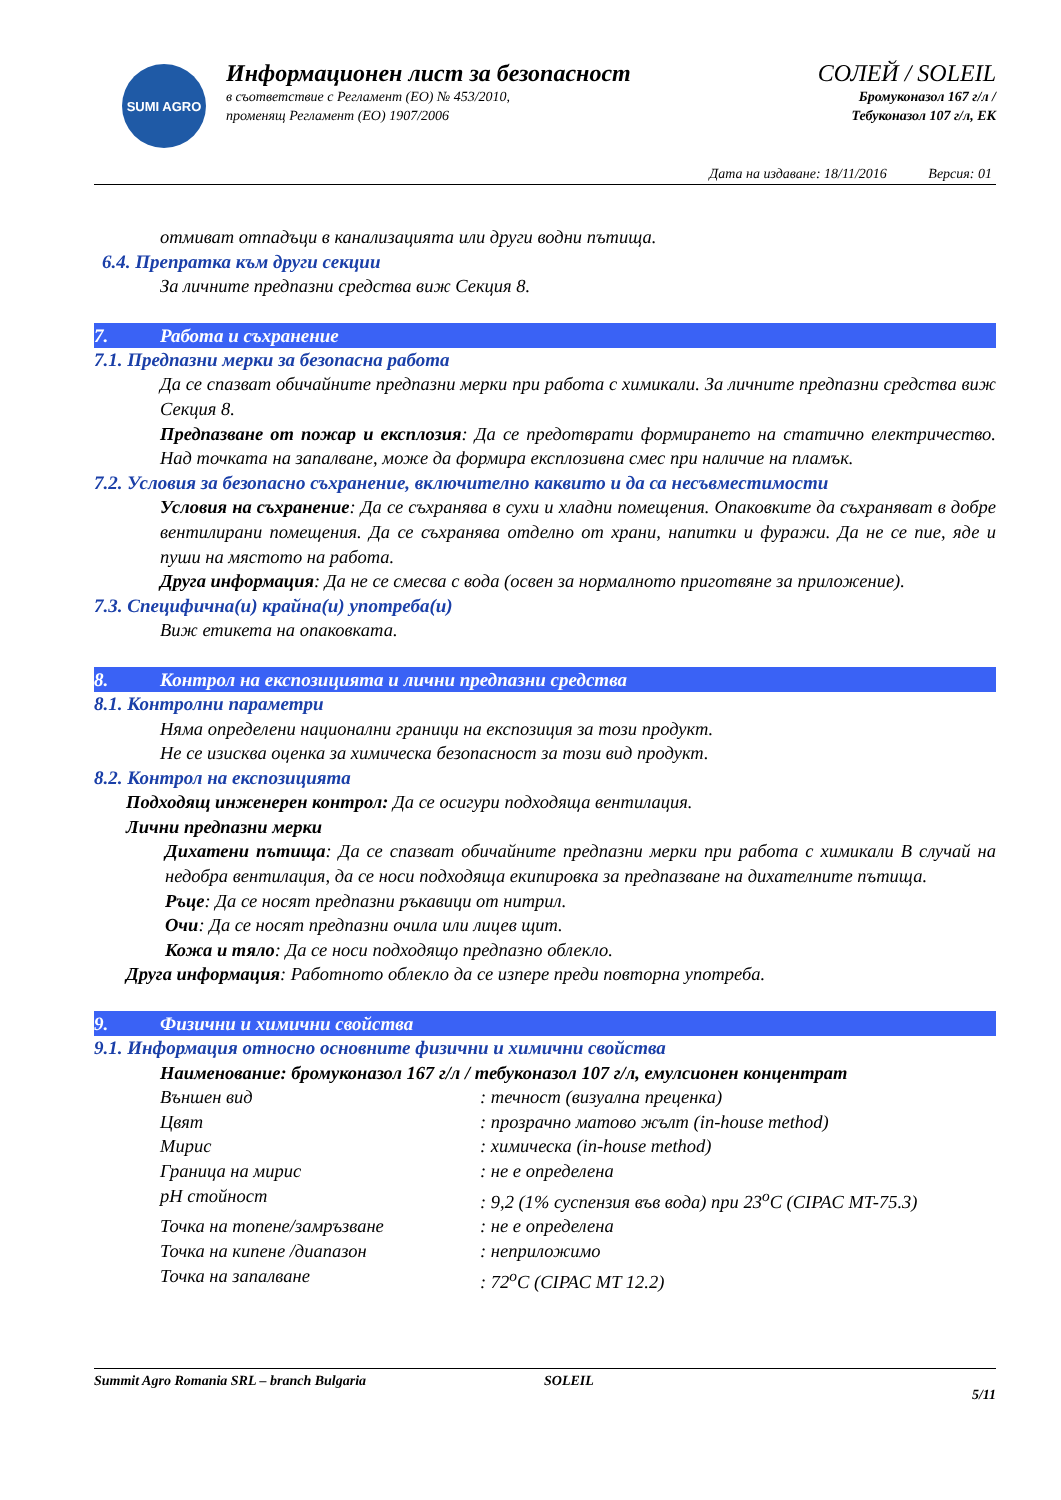SUMI AGRO
Информационен лист за безопасност
в съответствие с Регламент (ЕО) № 453/2010,
променящ Регламент (ЕО) 1907/2006
СОЛЕЙ / SOLEIL
Бромуконазол 167 г/л /
Тебуконазол 107 г/л, ЕК
Дата на издаване: 18/11/2016 Версия: 01
отмиват отпадъци в канализацията или други водни пътища.
6.4. Препратка към други секции
За личните предпазни средства виж Секция 8.
7. Работа и съхранение
7.1. Предпазни мерки за безопасна работа
Да се спазват обичайните предпазни мерки при работа с химикали. За личните предпазни средства виж Секция 8.
Предпазване от пожар и експлозия: Да се предотврати формирането на статично електричество. Над точката на запалване, може да формира експлозивна смес при наличие на пламък.
7.2. Условия за безопасно съхранение, включително каквито и да са несъвместимости
Условия на съхранение: Да се съхранява в сухи и хладни помещения. Опаковките да съхраняват в добре вентилирани помещения. Да се съхранява отделно от храни, напитки и фуражи. Да не се пие, яде и пуши на мястото на работа.
Друга информация: Да не се смесва с вода (освен за нормалното приготвяне за приложение).
7.3. Специфична(и) крайна(и) употреба(и)
Виж етикета на опаковката.
8. Контрол на експозицията и лични предпазни средства
8.1. Контролни параметри
Няма определени национални граници на експозиция за този продукт.
Не се изисква оценка за химическа безопасност за този вид продукт.
8.2. Контрол на експозицията
Подходящ инженерен контрол: Да се осигури подходяща вентилация.
Лични предпазни мерки
Дихатени пътища: Да се спазват обичайните предпазни мерки при работа с химикали В случай на недобра вентилация, да се носи подходяща екипировка за предпазване на дихателните пътища.
Ръце: Да се носят предпазни ръкавици от нитрил.
Очи: Да се носят предпазни очила или лицев щит.
Кожа и тяло: Да се носи подходящо предпазно облекло.
Друга информация: Работното облекло да се изпере преди повторна употреба.
9. Физични и химични свойства
9.1. Информация относно основните физични и химични свойства
Наименование: бромуконазол 167 г/л / тебуконазол 107 г/л, емулсионен концентрат
Външен вид: течност (визуална преценка)
Цвят: прозрачно матово жълт (in-house method)
Мирис: химическа (in-house method)
Граница на мирис: не е определена
pH стойност: 9,2 (1% суспензия във вода) при 23<sup>o</sup>C (CIPAC MT-75.3)
Точка на топене/замръзване: не е определена
Точка на кипене /диапазон: неприложимо
Точка на запалване: 72<sup>o</sup>C (CIPAC MT 12.2)
Summit Agro Romania SRL – branch Bulgaria SOLEIL 5/11